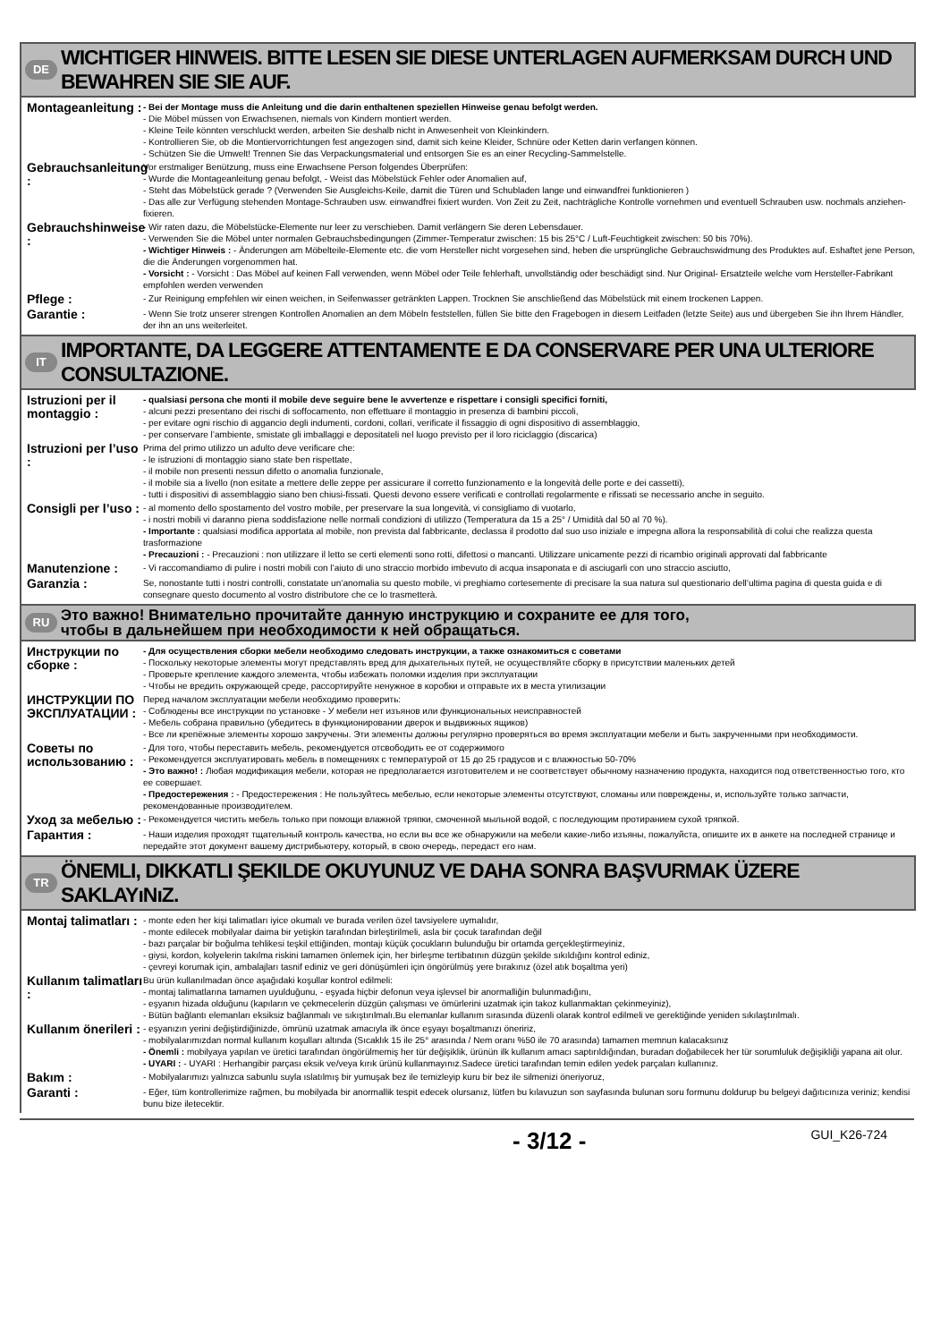DE WICHTIGER HINWEIS. BITTE LESEN SIE DIESE UNTERLAGEN AUFMERKSAM DURCH UND BEWAHREN SIE SIE AUF.
Montageanleitung :
- Bei der Montage muss die Anleitung und die darin enthaltenen speziellen Hinweise genau befolgt werden.
- Die Möbel müssen von Erwachsenen, niemals von Kindern montiert werden.
- Kleine Teile könnten verschluckt werden, arbeiten Sie deshalb nicht in Anwesenheit von Kleinkindern.
- Kontrollieren Sie, ob die Montiervorrichtungen fest angezogen sind, damit sich keine Kleider, Schnüre oder Ketten darin verfangen können.
- Schützen Sie die Umwelt! Trennen Sie das Verpackungsmaterial und entsorgen Sie es an einer Recycling-Sammelstelle.
Gebrauchsanleitung :
Vor erstmaliger Benützung, muss eine Erwachsene Person folgendes Überprüfen:
- Wurde die Montageanleitung genau befolgt, - Weist das Möbelstück Fehler oder Anomalien auf,
- Steht das Möbelstück gerade ? (Verwenden Sie Ausgleichs-Keile, damit die Türen und Schubladen lange und einwandfrei funktionieren )
- Das alle zur Verfügung stehenden Montage-Schrauben usw. einwandfrei fixiert wurden. Von Zeit zu Zeit, nachträgliche Kontrolle vornehmen und eventuell Schrauben usw. nochmals anziehen-fixieren.
Gebrauchshinweise :
- Wir raten dazu, die Möbelstücke-Elemente nur leer zu verschieben. Damit verlängern Sie deren Lebensdauer.
- Verwenden Sie die Möbel unter normalen Gebrauchsbedingungen (Zimmer-Temperatur zwischen: 15 bis 25°C / Luft-Feuchtigkeit zwischen: 50 bis 70%).
- Wichtiger Hinweis : - Änderungen am Möbelteile-Elemente etc. die vom Hersteller nicht vorgesehen sind, heben die ursprüngliche Gebrauchswidmung des Produktes auf. Eshaftet jene Person, die die Änderungen vorgenommen hat.
- Vorsicht : - Vorsicht : Das Möbel auf keinen Fall verwenden, wenn Möbel oder Teile fehlerhaft, unvollständig oder beschädigt sind. Nur Original- Ersatzteile welche vom Hersteller-Fabrikant empfohlen werden verwenden
Pflege :
- Zur Reinigung empfehlen wir einen weichen, in Seifenwasser getränkten Lappen. Trocknen Sie anschließend das Möbelstück mit einem trockenen Lappen.
Garantie :
- Wenn Sie trotz unserer strengen Kontrollen Anomalien an dem Möbeln feststellen, füllen Sie bitte den Fragebogen in diesem Leitfaden (letzte Seite) aus und übergeben Sie ihn Ihrem Händler, der ihn an uns weiterleitet.
IT IMPORTANTE, DA LEGGERE ATTENTAMENTE E DA CONSERVARE PER UNA ULTERIORE CONSULTAZIONE.
Istruzioni per il montaggio :
- qualsiasi persona che monti il mobile deve seguire bene le avvertenze e rispettare i consigli specifici forniti,
- alcuni pezzi presentano dei rischi di soffocamento, non effettuare il montaggio in presenza di bambini piccoli,
- per evitare ogni rischio di aggancio degli indumenti, cordoni, collari, verificate il fissaggio di ogni dispositivo di assemblaggio,
- per conservare l’ambiente, smistate gli imballaggi e depositateli nel luogo previsto per il loro riciclaggio (discarica)
Istruzioni per l’uso :
Prima del primo utilizzo un adulto deve verificare che:
- le istruzioni di montaggio siano state ben rispettate,
- il mobile non presenti nessun difetto o anomalia funzionale,
- il mobile sia a livello (non esitate a mettere delle zeppe per assicurare il corretto funzionamento e la longevità delle porte e dei cassetti),
- tutti i dispositivi di assemblaggio siano ben chiusi-fissati. Questi devono essere verificati e controllati regolarmente e rifissati se necessario anche in seguito.
Consigli per l’uso :
- al momento dello spostamento del vostro mobile, per preservare la sua longevità, vi consigliamo di vuotarlo,
- i nostri mobili vi daranno piena soddisfazione nelle normali condizioni di utilizzo (Temperatura da 15 a 25° / Umidità dal 50 al 70 %).
- Importante : qualsiasi modifica apportata al mobile, non prevista dal fabbricante, declassa il prodotto dal suo uso iniziale e impegna allora la responsabilità di colui che realizza questa trasformazione
- Precauzioni : - Precauzioni : non utilizzare il letto se certi elementi sono rotti, difettosi o mancanti. Utilizzare unicamente pezzi di ricambio originali approvati dal fabbricante
Manutenzione :
- Vi raccomandiamo di pulire i nostri mobili con l’aiuto di uno straccio morbido imbevuto di acqua insaponata e di asciugarli con uno straccio asciutto,
Garanzia :
Se, nonostante tutti i nostri controlli, constatate un’anomalia su questo mobile, vi preghiamo cortesemente di precisare la sua natura sul questionario dell’ultima pagina di questa guida e di consegnare questo documento al vostro distributore che ce lo trasmetterà.
RU Это важно! Внимательно прочитайте данную инструкцию и сохраните ее для того,
чтобы в дальнейшем при необходимости к ней обращаться.
Инструкции по сборке :
- Для осуществления сборки мебели необходимо следовать инструкции, а также ознакомиться с советами
- Поскольку некоторые элементы могут представлять вред для дыхательных путей, не осуществляйте сборку в присутствии маленьких детей
- Проверьте крепление каждого элемента, чтобы избежать поломки изделия при эксплуатации
- Чтобы не вредить окружающей среде, рассортируйте ненужное в коробки и отправьте их в места утилизации
ИНСТРУКЦИИ ПО ЭКСПЛУАТАЦИИ :
Перед началом эксплуатации мебели необходимо проверить:
- Соблюдены все инструкции по установке - У мебели нет изъянов или функциональных неисправностей
- Мебель собрана правильно (убедитесь в функционировании дверок и выдвижных ящиков)
- Все ли крепёжные элементы хорошо закручены. Эти элементы должны регулярно проверяться во время эксплуатации мебели и быть закрученными при необходимости.
Советы по использованию :
- Для того, чтобы переставить мебель, рекомендуется отсвободить ее от содержимого
- Рекомендуется эксплуатировать мебель в помещениях с температурой от 15 до 25 градусов и с влажностью 50-70%
- Это важно! : Любая модификация мебели, которая не предполагается изготовителем и не соответствует обычному назначению продукта, находится под ответственностью того, кто ее совершает.
- Предостережения : - Предостережения : Не пользуйтесь мебелью, если некоторые элементы отсутствуют, сломаны или повреждены, и, используйте только запчасти, рекомендованные производителем.
Уход за мебелью :
- Рекомендуется чистить мебель только при помощи влажной тряпки, смоченной мыльной водой, с последующим протиранием сухой тряпкой.
Гарантия :
- Наши изделия проходят тщательный контроль качества, но если вы все же обнаружили на мебели какие-либо изъяны, пожалуйста, опишите их в анкете на последней странице и передайте этот документ вашему дистрибьютеру, который, в свою очередь, передаст его нам.
TR ÖNEMLI, DIKKATLI ŞEKILDE OKUYUNUZ VE DAHA SONRA BAŞVURMAK ÜZERE SAKLAYıNıZ.
Montaj talimatları :
- monte eden her kişi talimatları iyice okumalı ve burada verilen özel tavsiyelere uymalıdır,
- monte edilecek mobilyalar daima bir yetişkin tarafından birleştirilmeli, asla bir çocuk tarafından değil
- bazı parçalar bir boğulma tehlikesi teşkil ettiğinden, montajı küçük çocukların bulunduğu bir ortamda gerçekleştirmeyiniz,
- giysi, kordon, kolyelerin takılma riskini tamamen önlemek için, her birleşme tertibatının düzgün şekilde sıkıldığını kontrol ediniz,
- çevreyi korumak için, ambalajları tasnif ediniz ve geri dönüşümleri için öngörülmüş yere bırakınız (özel atık boşaltma yeri)
Kullanım talimatları :
Bu ürün kullanılmadan önce aşağıdaki koşullar kontrol edilmeli:
- montaj talimatlarına tamamen uyulduğunu, - eşyada hiçbir defonun veya işlevsel bir anormalliğin bulunmadığını,
- eşyanın hizada olduğunu (kapıların ve çekmecelerin düzgün çalışması ve ömürlerini uzatmak için takoz kullanmaktan çekinmeyiniz),
- Bütün bağlantı elemanları eksiksiz bağlanmalı ve sıkıştırılmalı.Bu elemanlar kullanım sırasında düzenli olarak kontrol edilmeli ve gerektiğinde yeniden sıkılaştırılmalı.
Kullanım önerileri :
- eşyanızın yerini değiştirdiğinizde, ömrünü uzatmak amacıyla ilk önce eşyayı boşaltmanızı öneririz,
- mobilyalarımızdan normal kullanım koşulları altında (Sıcaklık 15 ile 25° arasında / Nem oranı %50 ile 70 arasında) tamamen memnun kalacaksınız
- Önemli : mobilyaya yapılan ve üretici tarafından öngörülmemiş her tür değişiklik, ürünün ilk kullanım amacı saptırıldığından, buradan doğabilecek her tür sorumluluk değişikliği yapana ait olur.
- UYARI : - UYARI : Herhangibir parçası eksik ve/veya kırık ürünü kullanmayınız.Sadece üretici tarafından temin edilen yedek parçaları kullanınız.
Bakım :
- Mobilyalarımızı yalnızca sabunlu suyla ıslatılmış bir yumuşak bez ile temizleyip kuru bir bez ile silmenizi öneriyoruz,
Garanti :
- Eğer, tüm kontrollerimize rağmen, bu mobilyada bir anormallik tespit edecek olursanız, lütfen bu kılavuzun son sayfasında bulunan soru formunu doldurup bu belgeyi dağıtıcınıza veriniz; kendisi bunu bize iletecektir.
- 3/12 - GUI_K26-724